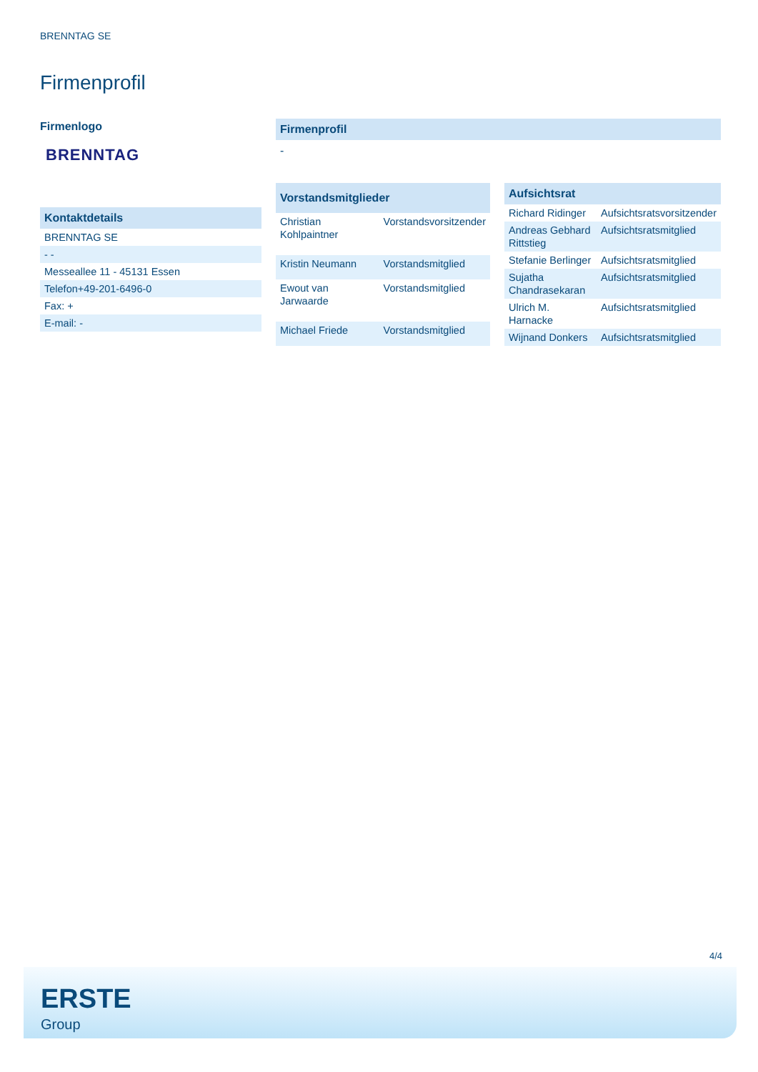BRENNTAG SE
Firmenprofil
Firmenlogo
BRENNTAG
| Kontaktdetails |
| --- |
| BRENNTAG SE |
| - - |
| Messeallee 11 - 45131 Essen |
| Telefon+49-201-6496-0 |
| Fax: + |
| E-mail: - |
Firmenprofil
-
| Vorstandsmitglieder | |
| --- | --- |
| Christian Kohlpaintner | Vorstandsvorsitzender |
| Kristin Neumann | Vorstandsmitglied |
| Ewout van Jarwaarde | Vorstandsmitglied |
| Michael Friede | Vorstandsmitglied |
| Aufsichtsrat | |
| --- | --- |
| Richard Ridinger | Aufsichtsratsvorsitzender |
| Andreas Gebhard Rittstieg | Aufsichtsratsmitglied |
| Stefanie Berlinger | Aufsichtsratsmitglied |
| Sujatha Chandrasekaran | Aufsichtsratsmitglied |
| Ulrich M. Harnacke | Aufsichtsratsmitglied |
| Wijnand Donkers | Aufsichtsratsmitglied |
4/4
ERSTE
Group